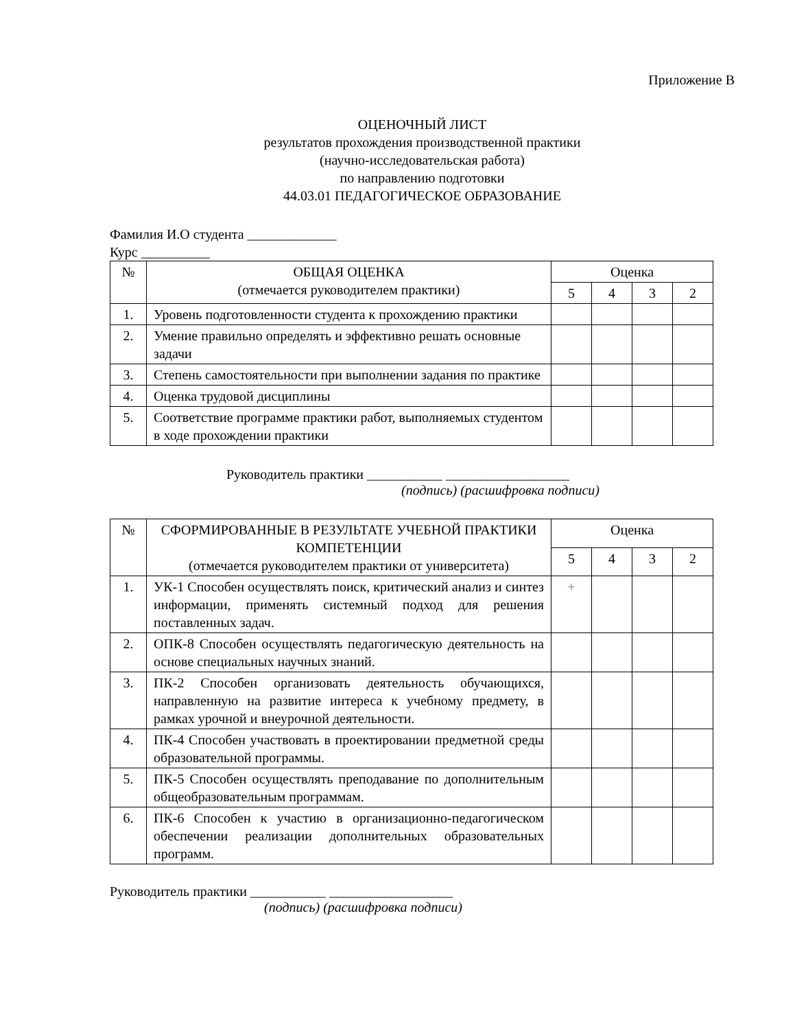Приложение В
ОЦЕНОЧНЫЙ ЛИСТ
результатов прохождения производственной практики
(научно-исследовательская работа)
по направлению подготовки
44.03.01 ПЕДАГОГИЧЕСКОЕ ОБРАЗОВАНИЕ
Фамилия И.О студента _____________
Курс __________
| № | ОБЩАЯ ОЦЕНКА (отмечается руководителем практики) | Оценка | | | |
| --- | --- | --- | --- | --- | --- |
| | | 5 | 4 | 3 | 2 |
| 1. | Уровень подготовленности студента к прохождению практики | | | | |
| 2. | Умение правильно определять и эффективно решать основные задачи | | | | |
| 3. | Степень самостоятельности при выполнении задания по практике | | | | |
| 4. | Оценка трудовой дисциплины | | | | |
| 5. | Соответствие программе практики работ, выполняемых студентом в ходе прохождении практики | | | | |
Руководитель практики ___________ __________________
(подпись) (расшифровка подписи)
| № | СФОРМИРОВАННЫЕ В РЕЗУЛЬТАТЕ УЧЕБНОЙ ПРАКТИКИ КОМПЕТЕНЦИИ (отмечается руководителем практики от университета) | Оценка | | | |
| --- | --- | --- | --- | --- | --- |
| | | 5 | 4 | 3 | 2 |
| 1. | УК-1 Способен осуществлять поиск, критический анализ и синтез информации, применять системный подход для решения поставленных задач. | + | | | |
| 2. | ОПК-8 Способен осуществлять педагогическую деятельность на основе специальных научных знаний. | | | | |
| 3. | ПК-2 Способен организовать деятельность обучающихся, направленную на развитие интереса к учебному предмету, в рамках урочной и внеурочной деятельности. | | | | |
| 4. | ПК-4 Способен участвовать в проектировании предметной среды образовательной программы. | | | | |
| 5. | ПК-5 Способен осуществлять преподавание по дополнительным общеобразовательным программам. | | | | |
| 6. | ПК-6 Способен к участию в организационно-педагогическом обеспечении реализации дополнительных образовательных программ. | | | | |
Руководитель практики ___________ __________________
(подпись) (расшифровка подписи)